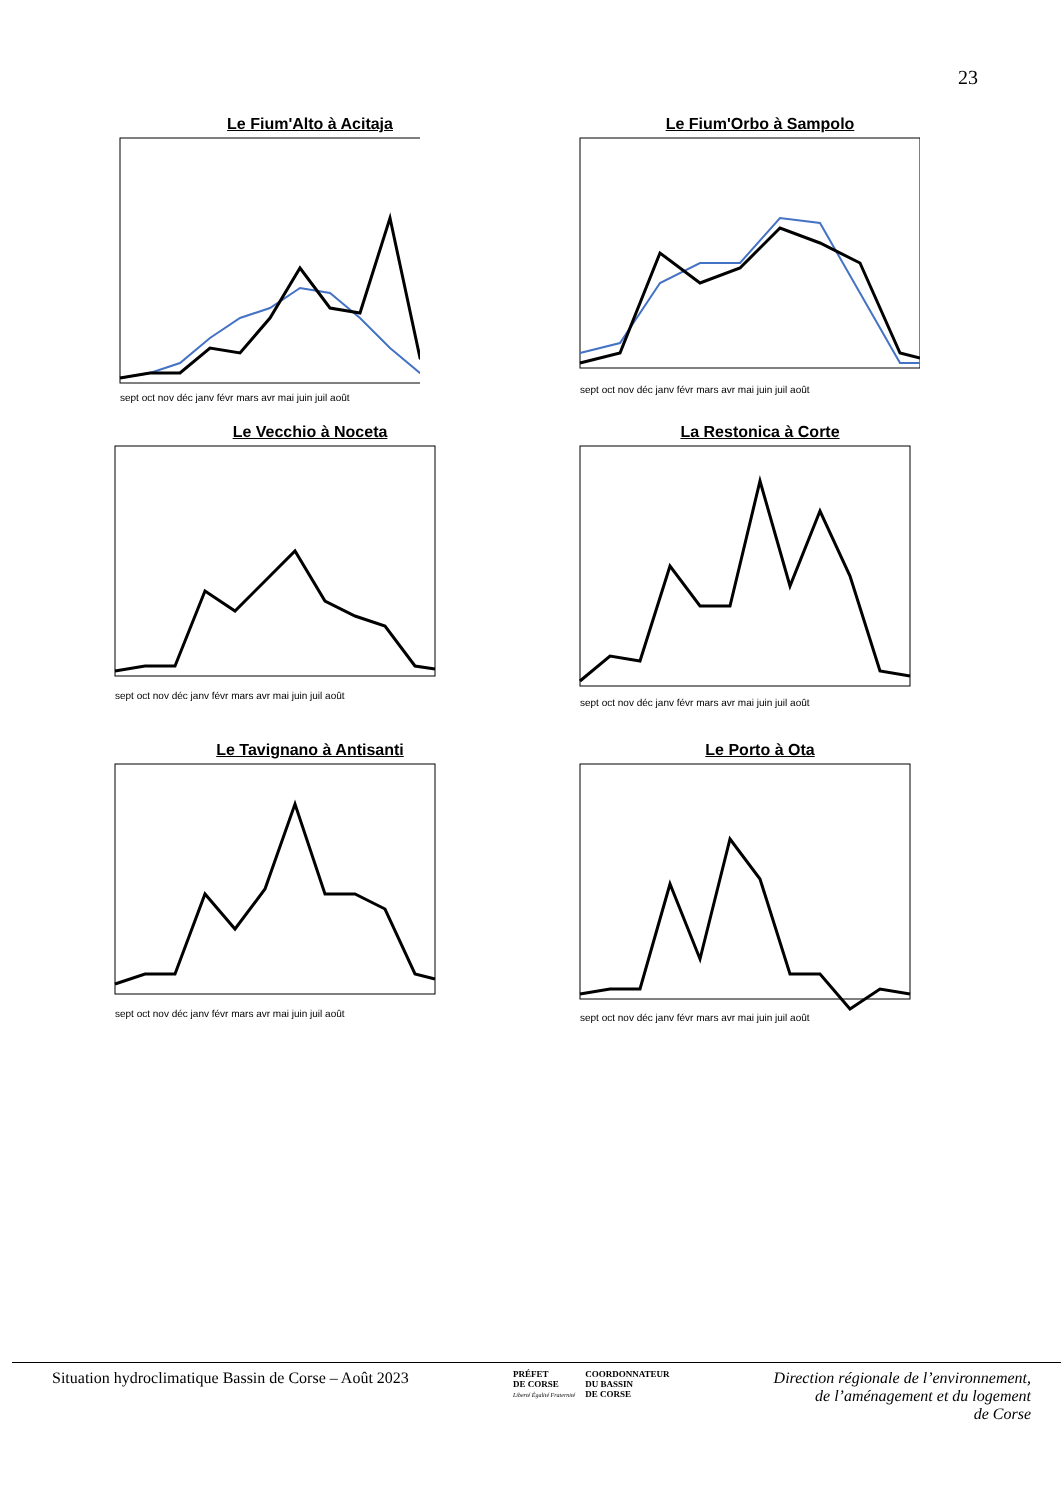23
Le Fium'Alto à Acitaja
sept oct nov déc janv févr mars avr mai juin juil août
Le Fium'Orbo à Sampolo
sept oct nov déc janv févr mars avr mai juin juil août
Le Vecchio à Noceta
sept oct nov déc janv févr mars avr mai juin juil août
La Restonica à Corte
sept oct nov déc janv févr mars avr mai juin juil août
Le Tavignano à Antisanti
sept oct nov déc janv févr mars avr mai juin juil août
Le Porto à Ota
sept oct nov déc janv févr mars avr mai juin juil août
Situation hydroclimatique Bassin de Corse – Août 2023
PRÉFET
DE CORSE
Liberté Égalité Fraternité
COORDONNATEUR
DU BASSIN
DE CORSE
Direction régionale de l’environnement,
de l’aménagement et du logement
de Corse